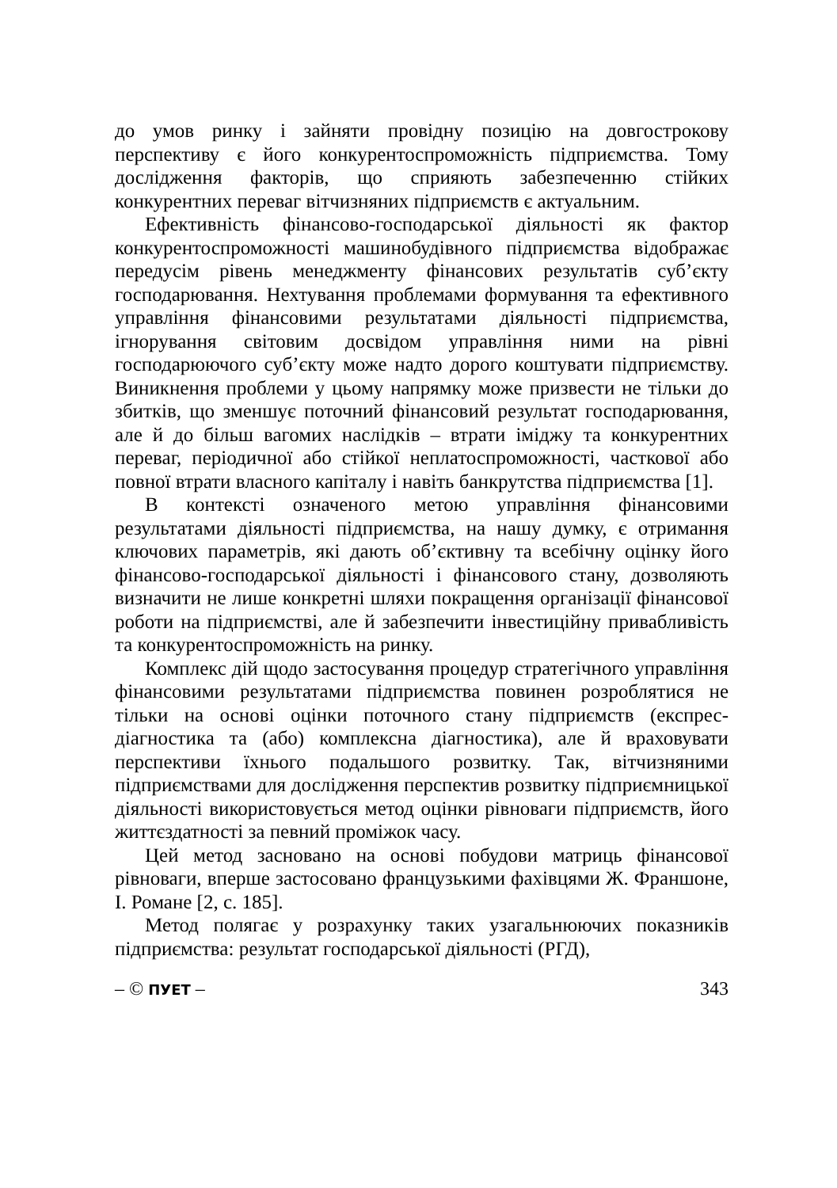до умов ринку і зайняти провідну позицію на довгострокову перспективу є його конкурентоспроможність підприємства. Тому дослідження факторів, що сприяють забезпеченню стійких конкурентних переваг вітчизняних підприємств є актуальним.
Ефективність фінансово-господарської діяльності як фактор конкурентоспроможності машинобудівного підприємства відображає передусім рівень менеджменту фінансових результатів суб’єкту господарювання. Нехтування проблемами формування та ефективного управління фінансовими результатами діяльності підприємства, ігнорування світовим досвідом управління ними на рівні господарюючого суб’єкту може надто дорого коштувати підприємству. Виникнення проблеми у цьому напрямку може призвести не тільки до збитків, що зменшує поточний фінансовий результат господарювання, але й до більш вагомих наслідків – втрати іміджу та конкурентних переваг, періодичної або стійкої неплатоспроможності, часткової або повної втрати власного капіталу і навіть банкрутства підприємства [1].
В контексті означеного метою управління фінансовими результатами діяльності підприємства, на нашу думку, є отримання ключових параметрів, які дають об’єктивну та всебічну оцінку його фінансово-господарської діяльності і фінансового стану, дозволяють визначити не лише конкретні шляхи покращення організації фінансової роботи на підприємстві, але й забезпечити інвестиційну привабливість та конкурентоспроможність на ринку.
Комплекс дій щодо застосування процедур стратегічного управління фінансовими результатами підприємства повинен розроблятися не тільки на основі оцінки поточного стану підприємств (експрес-діагностика та (або) комплексна діагностика), але й враховувати перспективи їхнього подальшого розвитку. Так, вітчизняними підприємствами для дослідження перспектив розвитку підприємницької діяльності використовується метод оцінки рівноваги підприємств, його життєздатності за певний проміжок часу.
Цей метод засновано на основі побудови матриць фінансової рівноваги, вперше застосовано французькими фахівцями Ж. Франшоне, І. Романе [2, с. 185].
Метод полягає у розрахунку таких узагальнюючих показників підприємства: результат господарської діяльності (РГД),
– © ПУЕТ – 343